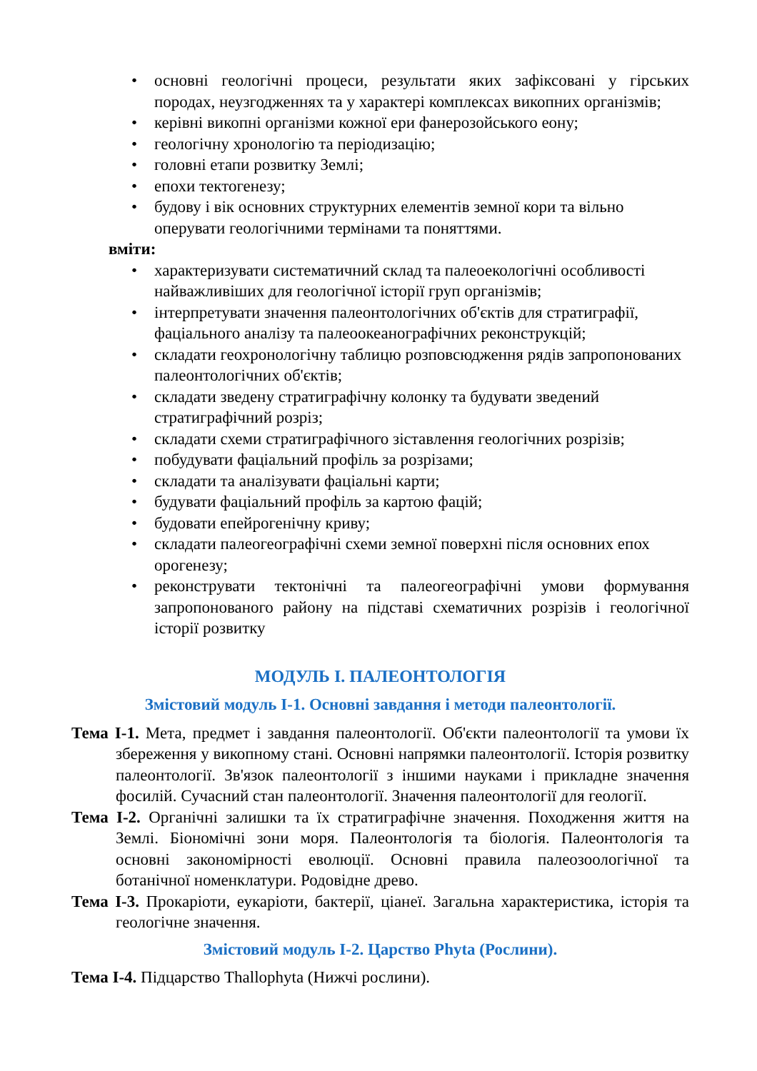• основні геологічні процеси, результати яких зафіксовані у гірських породах, неузгодженнях та у характері комплексах викопних організмів;
• керівні викопні організми кожної ери фанерозойського еону;
• геологічну хронологію та періодизацію;
• головні етапи розвитку Землі;
• епохи тектогенезу;
• будову і вік основних структурних елементів земної кори та вільно оперувати геологічними термінами та поняттями.
вміти:
• характеризувати систематичний склад та палеоекологічні особливості найважливіших для геологічної історії груп організмів;
• інтерпретувати значення палеонтологічних об'єктів для стратиграфії, фаціального аналізу та палеоокеанографічних реконструкцій;
• складати геохронологічну таблицю розповсюдження рядів запропонованих палеонтологічних об'єктів;
• складати зведену стратиграфічну колонку та будувати зведений стратиграфічний розріз;
• складати схеми стратиграфічного зіставлення геологічних розрізів;
• побудувати фаціальний профіль за розрізами;
• складати та аналізувати фаціальні карти;
• будувати фаціальний профіль за картою фацій;
• будовати епейрогенічну криву;
• складати палеогеографічні схеми земної поверхні після основних епох орогенезу;
• реконструвати тектонічні та палеогеографічні умови формування запропонованого району на підставі схематичних розрізів і геологічної історії розвитку
МОДУЛЬ І. ПАЛЕОНТОЛОГІЯ
Змістовий модуль І-1. Основні завдання і методи палеонтології.
Тема І-1. Мета, предмет і завдання палеонтології. Об'єкти палеонтології та умови їх збереження у викопному стані. Основні напрямки палеонтології. Історія розвитку палеонтології. Зв'язок палеонтології з іншими науками і прикладне значення фосилій. Сучасний стан палеонтології. Значення палеонтології для геології.
Тема І-2. Органічні залишки та їх стратиграфічне значення. Походження життя на Землі. Біономічні зони моря. Палеонтологія та біологія. Палеонтологія та основні закономірності еволюції. Основні правила палеозоологічної та ботанічної номенклатури. Родовідне древо.
Тема І-3. Прокаріоти, еукаріоти, бактерії, ціанеї. Загальна характеристика, історія та геологічне значення.
Змістовий модуль І-2. Царство Phyta (Рослини).
Тема І-4. Підцарство Thallophyta (Нижчі рослини).